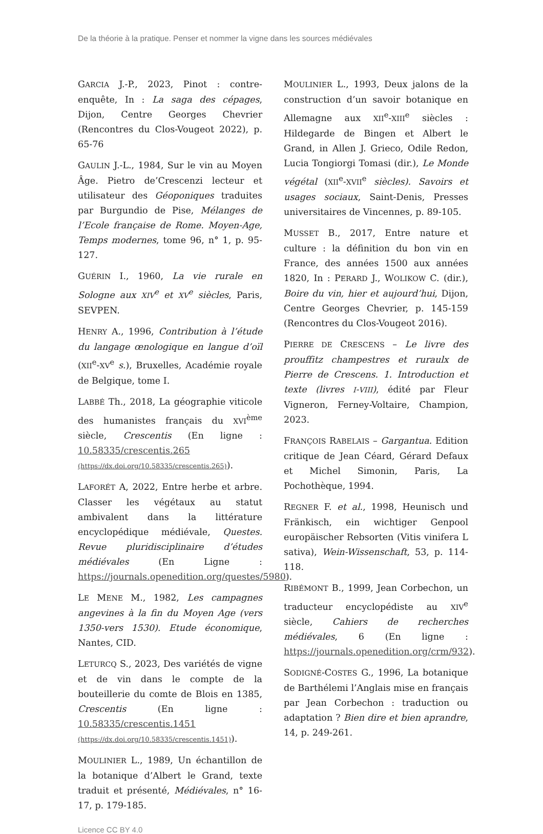De la théorie à la pratique. Penser et nommer la vigne dans les sources médiévales
GARCIA J.-P., 2023, Pinot : contre-enquête, In : La saga des cépages, Dijon, Centre Georges Chevrier (Rencontres du Clos-Vougeot 2022), p. 65-76
GAULIN J.-L., 1984, Sur le vin au Moyen Âge. Pietro de’Crescenzi lecteur et utilisateur des Géoponiques traduites par Burgundio de Pise, Mélanges de l’Ecole française de Rome. Moyen-Age, Temps modernes, tome 96, n° 1, p. 95-127.
GUÉRIN I., 1960, La vie rurale en Sologne aux XIV<sup>e</sup> et XV<sup>e</sup> siècles, Paris, SEVPEN.
HENRY A., 1996, Contribution à l’étude du langage œnologique en langue d’oïl (XII<sup>e</sup>-XV<sup>e</sup> s.), Bruxelles, Académie royale de Belgique, tome I.
LABBÉ Th., 2018, La géographie viticole des humanistes français du XVI<sup>ème</sup> siècle, Crescentis (En ligne : 10.58335/crescentis.265 (https://dx.doi.org/10.58335/crescentis.265)).
LAFORÉT A, 2022, Entre herbe et arbre. Classer les végétaux au statut ambivalent dans la littérature encyclopédique médiévale, Questes. Revue pluridisciplinaire d’études médiévales (En Ligne : https://journals.openedition.org/questes/5980).
LE MENE M., 1982, Les campagnes angevines à la fin du Moyen Age (vers 1350-vers 1530). Etude économique, Nantes, CID.
LETURCQ S., 2023, Des variétés de vigne et de vin dans le compte de la bouteillerie du comte de Blois en 1385, Crescentis (En ligne : 10.58335/crescentis.1451 (https://dx.doi.org/10.58335/crescentis.1451)).
MOULINIER L., 1989, Un échantillon de la botanique d’Albert le Grand, texte traduit et présenté, Médiévales, n° 16-17, p. 179-185.
MOULINIER L., 1993, Deux jalons de la construction d’un savoir botanique en Allemagne aux XII<sup>e</sup>-XIII<sup>e</sup> siècles : Hildegarde de Bingen et Albert le Grand, in Allen J. Grieco, Odile Redon, Lucia Tongiorgi Tomasi (dir.), Le Monde végétal (XII<sup>e</sup>-XVII<sup>e</sup> siècles). Savoirs et usages sociaux, Saint-Denis, Presses universitaires de Vincennes, p. 89-105.
MUSSET B., 2017, Entre nature et culture : la définition du bon vin en France, des années 1500 aux années 1820, In : PERARD J., WOLIKOW C. (dir.), Boire du vin, hier et aujourd’hui, Dijon, Centre Georges Chevrier, p. 145-159 (Rencontres du Clos-Vougeot 2016).
PIERRE DE CRESCENS – Le livre des prouffitz champestres et ruraulx de Pierre de Crescens. 1. Introduction et texte (livres I-VIII), édité par Fleur Vigneron, Ferney-Voltaire, Champion, 2023.
FRANÇOIS RABELAIS – Gargantua. Edition critique de Jean Céard, Gérard Defaux et Michel Simonin, Paris, La Pochothèque, 1994.
REGNER F. et al., 1998, Heunisch und Fränkisch, ein wichtiger Genpool europäischer Rebsorten (Vitis vinifera L sativa), Wein-Wissenschaft, 53, p. 114-118.
RIBÉMONT B., 1999, Jean Corbechon, un traducteur encyclopédiste au XIV<sup>e</sup> siècle, Cahiers de recherches médiévales, 6 (En ligne : https://journals.openedition.org/crm/932).
SODIGNÉ-COSTES G., 1996, La botanique de Barthélemi l’Anglais mise en français par Jean Corbechon : traduction ou adaptation ? Bien dire et bien aprandre, 14, p. 249-261.
Licence CC BY 4.0